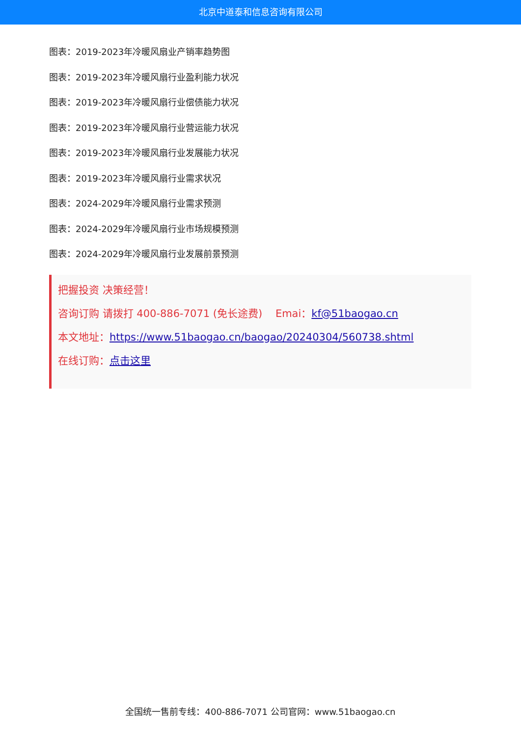北京中道泰和信息咨询有限公司
图表：2019-2023年冷暖风扇业产销率趋势图
图表：2019-2023年冷暖风扇行业盈利能力状况
图表：2019-2023年冷暖风扇行业偿债能力状况
图表：2019-2023年冷暖风扇行业营运能力状况
图表：2019-2023年冷暖风扇行业发展能力状况
图表：2019-2023年冷暖风扇行业需求状况
图表：2024-2029年冷暖风扇行业需求预测
图表：2024-2029年冷暖风扇行业市场规模预测
图表：2024-2029年冷暖风扇行业发展前景预测
把握投资 决策经营！
咨询订购 请拨打 400-886-7071 (免长途费) Emai：kf@51baogao.cn
本文地址：https://www.51baogao.cn/baogao/20240304/560738.shtml
在线订购：点击这里
全国统一售前专线：400-886-7071 公司官网：www.51baogao.cn